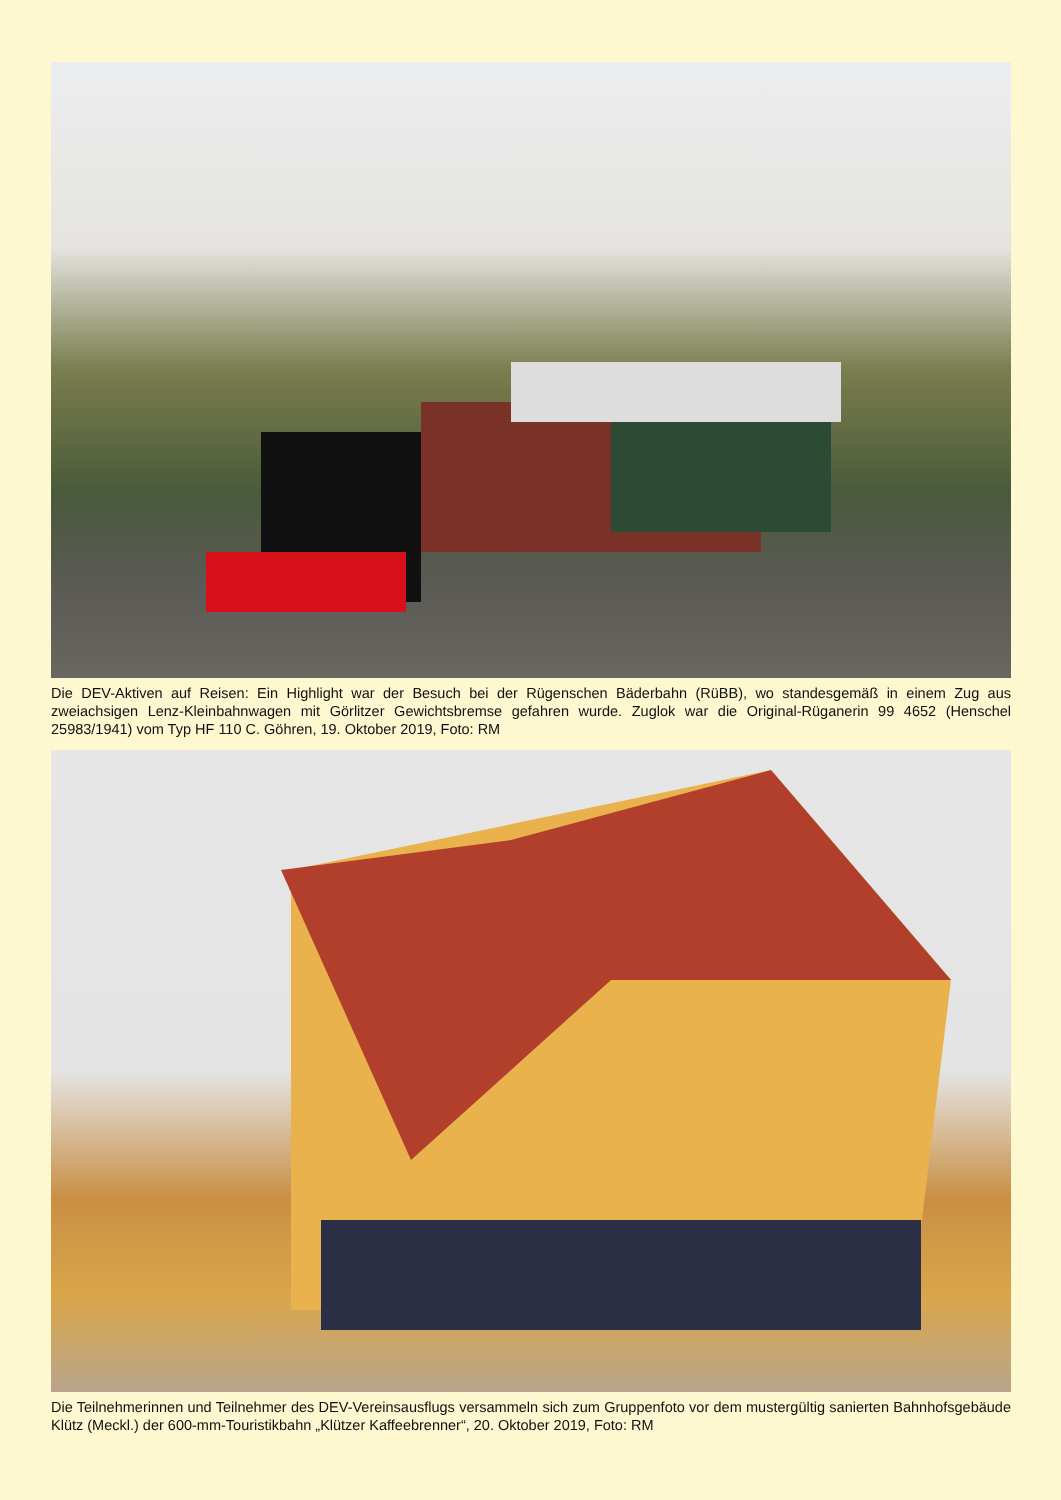Die DEV-Aktiven auf Reisen: Ein Highlight war der Besuch bei der Rügenschen Bäderbahn (RüBB), wo standesgemäß in einem Zug aus zweiachsigen Lenz-Kleinbahnwagen mit Görlitzer Gewichtsbremse gefahren wurde. Zuglok war die Original-Rüganerin 99 4652 (Henschel 25983/1941) vom Typ HF 110 C. Göhren, 19. Oktober 2019, Foto: RM
Die Teilnehmerinnen und Teilnehmer des DEV-Vereinsausflugs versammeln sich zum Gruppenfoto vor dem mustergültig sanierten Bahnhofsgebäude Klütz (Meckl.) der 600-mm-Touristikbahn „Klützer Kaffeebrenner“, 20. Oktober 2019, Foto: RM